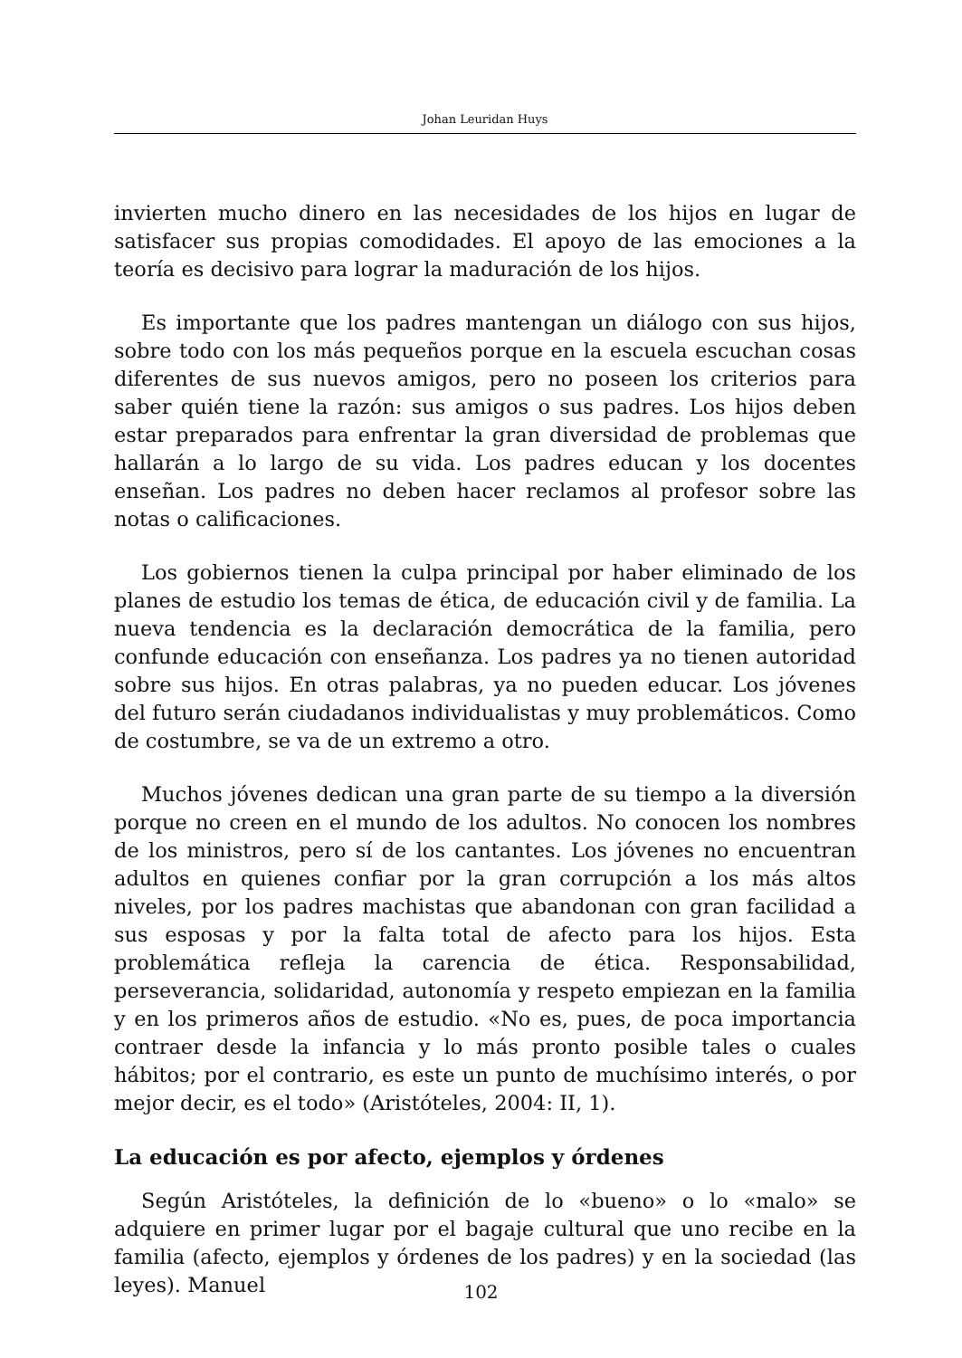Johan Leuridan Huys
invierten mucho dinero en las necesidades de los hijos en lugar de satisfacer sus propias comodidades. El apoyo de las emociones a la teoría es decisivo para lograr la maduración de los hijos.
Es importante que los padres mantengan un diálogo con sus hijos, sobre todo con los más pequeños porque en la escuela escuchan cosas diferentes de sus nuevos amigos, pero no poseen los criterios para saber quién tiene la razón: sus amigos o sus padres. Los hijos deben estar preparados para enfrentar la gran diversidad de problemas que hallarán a lo largo de su vida. Los padres educan y los docentes enseñan. Los padres no deben hacer reclamos al profesor sobre las notas o calificaciones.
Los gobiernos tienen la culpa principal por haber eliminado de los planes de estudio los temas de ética, de educación civil y de familia. La nueva tendencia es la declaración democrática de la familia, pero confunde educación con enseñanza. Los padres ya no tienen autoridad sobre sus hijos. En otras palabras, ya no pueden educar. Los jóvenes del futuro serán ciudadanos individualistas y muy problemáticos. Como de costumbre, se va de un extremo a otro.
Muchos jóvenes dedican una gran parte de su tiempo a la diversión porque no creen en el mundo de los adultos. No conocen los nombres de los ministros, pero sí de los cantantes. Los jóvenes no encuentran adultos en quienes confiar por la gran corrupción a los más altos niveles, por los padres machistas que abandonan con gran facilidad a sus esposas y por la falta total de afecto para los hijos. Esta problemática refleja la carencia de ética. Responsabilidad, perseverancia, solidaridad, autonomía y respeto empiezan en la familia y en los primeros años de estudio. «No es, pues, de poca importancia contraer desde la infancia y lo más pronto posible tales o cuales hábitos; por el contrario, es este un punto de muchísimo interés, o por mejor decir, es el todo» (Aristóteles, 2004: II, 1).
La educación es por afecto, ejemplos y órdenes
Según Aristóteles, la definición de lo «bueno» o lo «malo» se adquiere en primer lugar por el bagaje cultural que uno recibe en la familia (afecto, ejemplos y órdenes de los padres) y en la sociedad (las leyes). Manuel
102